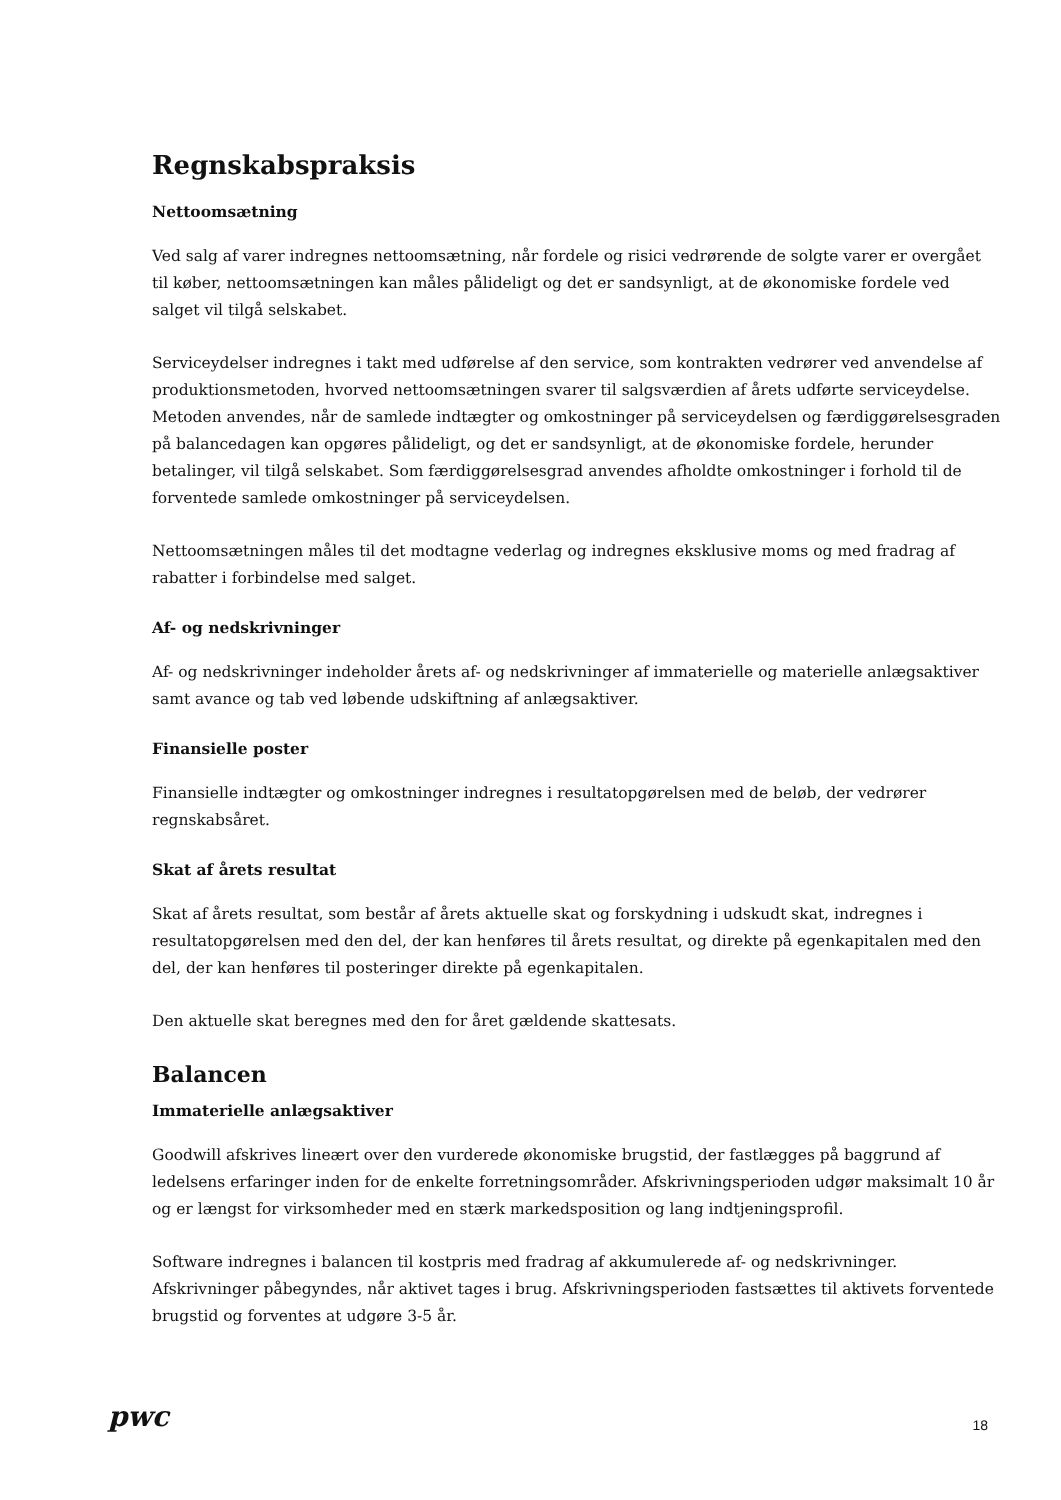Regnskabspraksis
Nettoomsætning
Ved salg af varer indregnes nettoomsætning, når fordele og risici vedrørende de solgte varer er overgået til køber, nettoomsætningen kan måles pålideligt og det er sandsynligt, at de økonomiske fordele ved salget vil tilgå selskabet.
Serviceydelser indregnes i takt med udførelse af den service, som kontrakten vedrører ved anvendelse af produktionsmetoden, hvorved nettoomsætningen svarer til salgsværdien af årets udførte serviceydelse. Metoden anvendes, når de samlede indtægter og omkostninger på serviceydelsen og færdiggørelsesgraden på balancedagen kan opgøres pålideligt, og det er sandsynligt, at de økonomiske fordele, herunder betalinger, vil tilgå selskabet. Som færdiggørelsesgrad anvendes afholdte omkostninger i forhold til de forventede samlede omkostninger på serviceydelsen.
Nettoomsætningen måles til det modtagne vederlag og indregnes eksklusive moms og med fradrag af rabatter i forbindelse med salget.
Af- og nedskrivninger
Af- og nedskrivninger indeholder årets af- og nedskrivninger af immaterielle og materielle anlægsaktiver samt avance og tab ved løbende udskiftning af anlægsaktiver.
Finansielle poster
Finansielle indtægter og omkostninger indregnes i resultatopgørelsen med de beløb, der vedrører regnskabsåret.
Skat af årets resultat
Skat af årets resultat, som består af årets aktuelle skat og forskydning i udskudt skat, indregnes i resultatopgørelsen med den del, der kan henføres til årets resultat, og direkte på egenkapitalen med den del, der kan henføres til posteringer direkte på egenkapitalen.
Den aktuelle skat beregnes med den for året gældende skattesats.
Balancen
Immaterielle anlægsaktiver
Goodwill afskrives lineært over den vurderede økonomiske brugstid, der fastlægges på baggrund af ledelsens erfaringer inden for de enkelte forretningsområder. Afskrivningsperioden udgør maksimalt 10 år og er længst for virksomheder med en stærk markedsposition og lang indtjeningsprofil.
Software indregnes i balancen til kostpris med fradrag af akkumulerede af- og nedskrivninger. Afskrivninger påbegyndes, når aktivet tages i brug. Afskrivningsperioden fastsættes til aktivets forventede brugstid og forventes at udgøre 3-5 år.
pwc
18